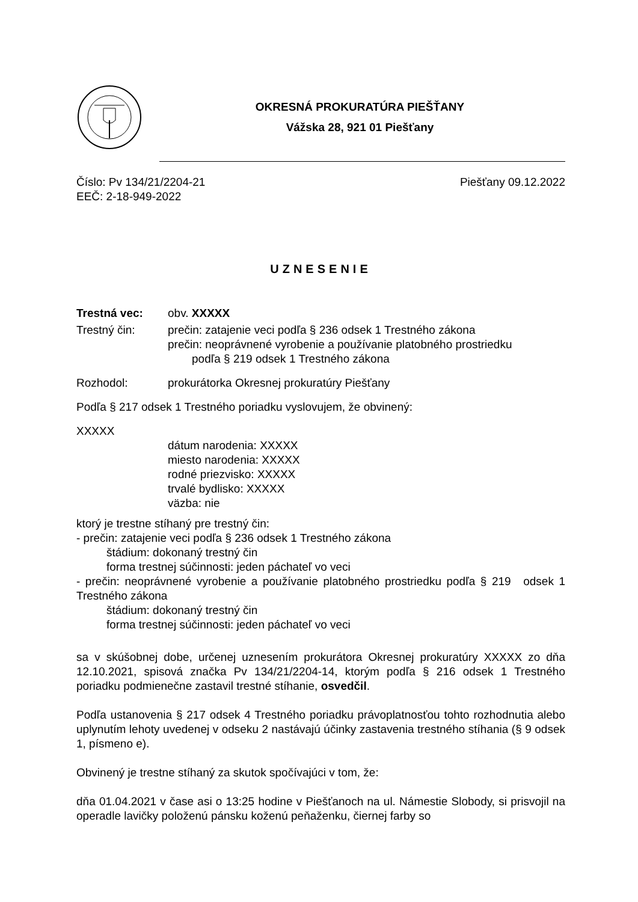OKRESNÁ PROKURATÚRA PIEŠŤANY
Vážska 28, 921 01 Piešťany
Číslo: Pv 134/21/2204-21
EEČ: 2-18-949-2022
Piešťany 09.12.2022
UZNESENIE
Trestná vec: obv. XXXXX
Trestný čin: prečin: zatajenie veci podľa § 236 odsek 1 Trestného zákona
prečin: neoprávnené vyrobenie a používanie platobného prostriedku
podľa § 219 odsek 1 Trestného zákona
Rozhodol: prokurátorka Okresnej prokuratúry Piešťany
Podľa § 217 odsek 1 Trestného poriadku vyslovujem, že obvinený:
XXXXX
dátum narodenia: XXXXX
miesto narodenia: XXXXX
rodné priezvisko: XXXXX
trvalé bydlisko: XXXXX
väzba: nie
ktorý je trestne stíhaný pre trestný čin:
- prečin: zatajenie veci podľa § 236 odsek 1 Trestného zákona
štádium: dokonaný trestný čin
forma trestnej súčinnosti: jeden páchateľ vo veci
- prečin: neoprávnené vyrobenie a používanie platobného prostriedku podľa § 219 odsek 1 Trestného zákona
štádium: dokonaný trestný čin
forma trestnej súčinnosti: jeden páchateľ vo veci
sa v skúšobnej dobe, určenej uznesením prokurátora Okresnej prokuratúry XXXXX zo dňa 12.10.2021, spisová značka Pv 134/21/2204-14, ktorým podľa § 216 odsek 1 Trestného poriadku podmienečne zastavil trestné stíhanie, osvedčil.
Podľa ustanovenia § 217 odsek 4 Trestného poriadku právoplatnosťou tohto rozhodnutia alebo uplynutím lehoty uvedenej v odseku 2 nastávajú účinky zastavenia trestného stíhania (§ 9 odsek 1, písmeno e).
Obvinený je trestne stíhaný za skutok spočívajúci v tom, že:
dňa 01.04.2021 v čase asi o 13:25 hodine v Piešťanoch na ul. Námestie Slobody, si prisvojil na operadle lavičky položenú pánsku koženú peňaženku, čiernej farby so